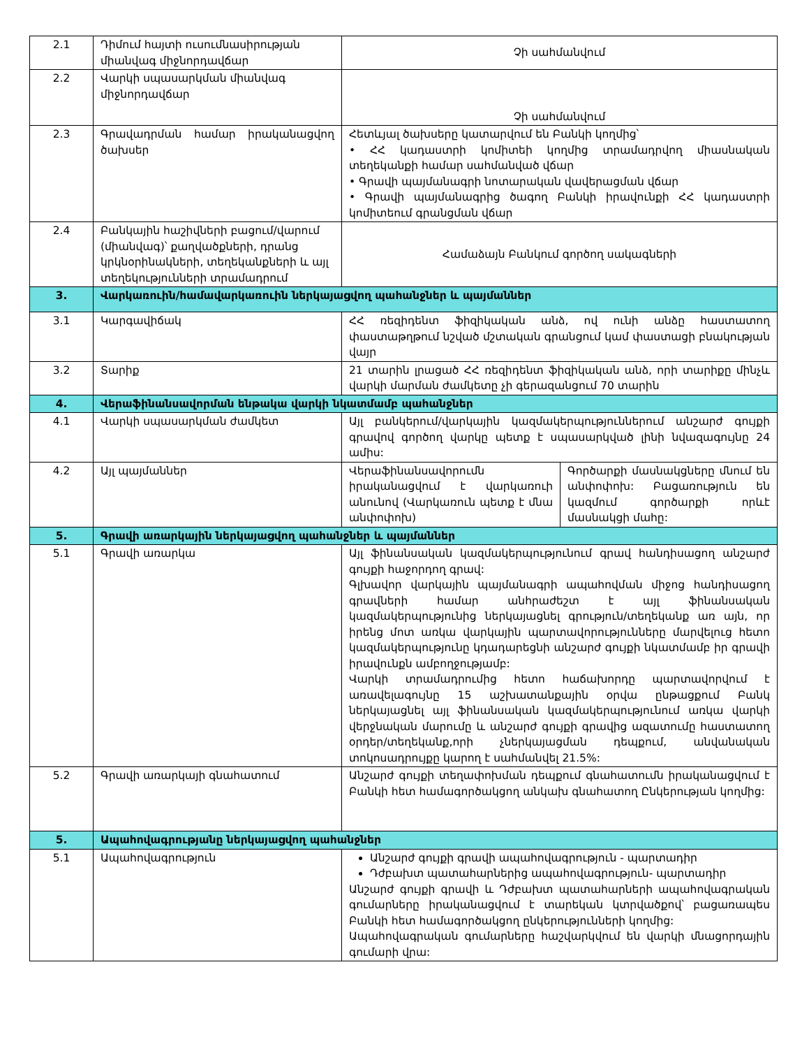| 2.1 | Դիմում հայտի ուսումնասիրության միանվագ միջնորդավճար | Չի սահմանվում | |
| 2.2 | Վարկի սպասարկման միանվագ միջնորդավճար | Չի սահմանվում | |
| 2.3 | Գրավադրման համար իրականացվող ծախսեր | Հետևյալ ծախսերը կատարվում են Բանկի կողմից՝ • ՀՀ կադաստրի կոմիտեի կողմից տրամադրվող միասնական տեղեկանքի համար սահմանված վճար • Գրավի պայմանագրի նոտարական վավերացման վճար • Գրավի պայմանագրից ծագող Բանկի իրավունքի ՀՀ կադաստրի կոմիտեում գրանցման վճար | |
| 2.4 | Բանկային հաշիվների բացում/վարում (միանվագ)՝ քաղվածքների, դրանց կրկնօրինակների, տեղեկանքների և այլ տեղեկությունների տրամադրում | Համաձայն Բանկում գործող սակագների | |
| 3. | Վարկառուին/համավարկառուին ներկայացվող պահանջներ և պայմաններ | | |
| 3.1 | Կարգավիճակ | ՀՀ ռեզիդենտ ֆիզիկական անձ, ով ունի անձը հաստատող փաստաթղթում նշված մշտական գրանցում կամ փաստացի բնակության վայր | |
| 3.2 | Տարիք | 21 տարին լրացած ՀՀ ռեզիդենտ ֆիզիկական անձ, որի տարիքը մինչև վարկի մարման ժամկետը չի գերազանցում 70 տարին | |
| 4. | Վերաֆինանսավորման ենթակա վարկի նկատմամբ պահանջներ | | |
| 4.1 | Վարկի սպասարկման ժամկետ | Այլ բանկերում/վարկային կազմակերպություններում անշարժ գույքի գրավով գործող վարկը պետք է սպասարկված լինի նվազագույնը 24 ամիս: | |
| 4.2 | Այլ պայմաններ | Վերաֆինանսավորումն իրականացվում է վարկառուի անունով (Վարկառուն պետք է մնա անփոփոխ) | Գործարքի մասնակցները մնում են անփոփոխ: Բացառություն են կազմում գործարքի որևէ մասնակցի մահը: |
| 5. | Գրավի առարկային ներկայացվող պահանջներ և պայմաններ | | |
| 5.1 | Գրավի առարկա | Այլ ֆինանսական կազմակերպությունում գրավ հանդիսացող անշարժ գույքի հաջորդող գրավ: Գլխավոր վարկային պայմանագրի ապահովման միջոց հանդիսացող գրավների համար անհրաժեշտ է այլ ֆինանսական կազմակերպությունից ներկայացնել գրություն/տեղեկանք առ այն, որ իրենց մոտ առկա վարկային պարտավորությունները մարվելուց հետո կազմակերպությունը կդադարեցնի անշարժ գույքի նկատմամբ իր գրավի իրավունքն ամբողջությամբ: Վարկի տրամադրումից հետո հաճախորդը պարտավորվում է առավելագույնը 15 աշխատանքային օրվա ընթացքում Բանկ ներկայացնել այլ ֆինանսական կազմակերպությունում առկա վարկի վերջնական մարումը և անշարժ գույքի գրավից ազատումը հաստատող օրդեր/տեղեկանք,որի չներկայացման դեպքում, անվանական տոկոսադրույքը կարող է սահմանվել 21.5%: | |
| 5.2 | Գրավի առարկայի գնահատում | Անշարժ գույքի տեղափոխման դեպքում գնահատումն իրականացվում է Բանկի հետ համագործակցող անկախ գնահատող Ընկերության կողմից: | |
| 5. | Ապահովագրությանը ներկայացվող պահանջներ | | |
| 5.1 | Ապահովագրություն | Անշարժ գույքի գրավի ապահովագրություն - պարտադիր Դժբախտ պատահարներից ապահովագրություն- պարտադիր Անշարժ գույքի գրավի և Դժբախտ պատահարների ապահովագրական գումարները իրականացվում է տարեկան կտրվածքով՝ բացառապես Բանկի հետ համագործակցող ընկերությունների կողմից: Ապահովագրական գումարները հաշվարկվում են վարկի մնացորդային գումարի վրա: | |